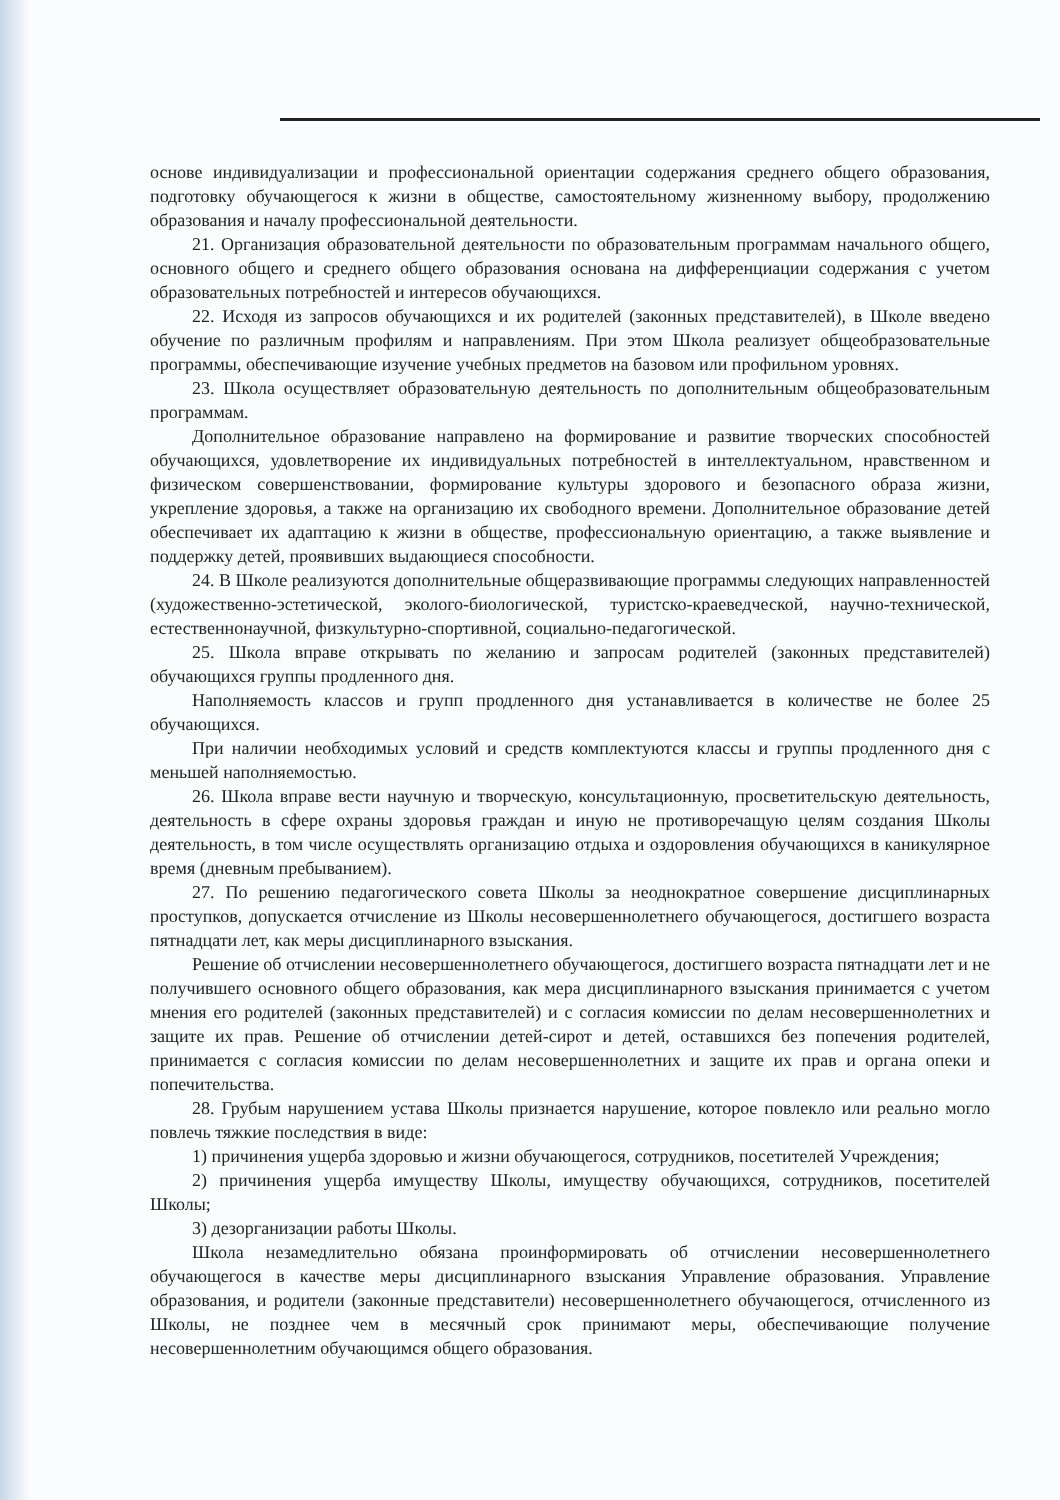основе индивидуализации и профессиональной ориентации содержания среднего общего образования, подготовку обучающегося к жизни в обществе, самостоятельному жизненному выбору, продолжению образования и началу профессиональной деятельности.
21. Организация образовательной деятельности по образовательным программам начального общего, основного общего и среднего общего образования основана на дифференциации содержания с учетом образовательных потребностей и интересов обучающихся.
22. Исходя из запросов обучающихся и их родителей (законных представителей), в Школе введено обучение по различным профилям и направлениям. При этом Школа реализует общеобразовательные программы, обеспечивающие изучение учебных предметов на базовом или профильном уровнях.
23. Школа осуществляет образовательную деятельность по дополнительным общеобразовательным программам.
Дополнительное образование направлено на формирование и развитие творческих способностей обучающихся, удовлетворение их индивидуальных потребностей в интеллектуальном, нравственном и физическом совершенствовании, формирование культуры здорового и безопасного образа жизни, укрепление здоровья, а также на организацию их свободного времени. Дополнительное образование детей обеспечивает их адаптацию к жизни в обществе, профессиональную ориентацию, а также выявление и поддержку детей, проявивших выдающиеся способности.
24. В Школе реализуются дополнительные общеразвивающие программы следующих направленностей (художественно-эстетической, эколого-биологической, туристско-краеведческой, научно-технической, естественнонаучной, физкультурно-спортивной, социально-педагогической.
25. Школа вправе открывать по желанию и запросам родителей (законных представителей) обучающихся группы продленного дня.
Наполняемость классов и групп продленного дня устанавливается в количестве не более 25 обучающихся.
При наличии необходимых условий и средств комплектуются классы и группы продленного дня с меньшей наполняемостью.
26. Школа вправе вести научную и творческую, консультационную, просветительскую деятельность, деятельность в сфере охраны здоровья граждан и иную не противоречащую целям создания Школы деятельность, в том числе осуществлять организацию отдыха и оздоровления обучающихся в каникулярное время (дневным пребыванием).
27. По решению педагогического совета Школы за неоднократное совершение дисциплинарных проступков, допускается отчисление из Школы несовершеннолетнего обучающегося, достигшего возраста пятнадцати лет, как меры дисциплинарного взыскания.
Решение об отчислении несовершеннолетнего обучающегося, достигшего возраста пятнадцати лет и не получившего основного общего образования, как мера дисциплинарного взыскания принимается с учетом мнения его родителей (законных представителей) и с согласия комиссии по делам несовершеннолетних и защите их прав. Решение об отчислении детей-сирот и детей, оставшихся без попечения родителей, принимается с согласия комиссии по делам несовершеннолетних и защите их прав и органа опеки и попечительства.
28. Грубым нарушением устава Школы признается нарушение, которое повлекло или реально могло повлечь тяжкие последствия в виде:
1) причинения ущерба здоровью и жизни обучающегося, сотрудников, посетителей Учреждения;
2) причинения ущерба имуществу Школы, имуществу обучающихся, сотрудников, посетителей Школы;
3) дезорганизации работы Школы.
Школа незамедлительно обязана проинформировать об отчислении несовершеннолетнего обучающегося в качестве меры дисциплинарного взыскания Управление образования. Управление образования, и родители (законные представители) несовершеннолетнего обучающегося, отчисленного из Школы, не позднее чем в месячный срок принимают меры, обеспечивающие получение несовершеннолетним обучающимся общего образования.